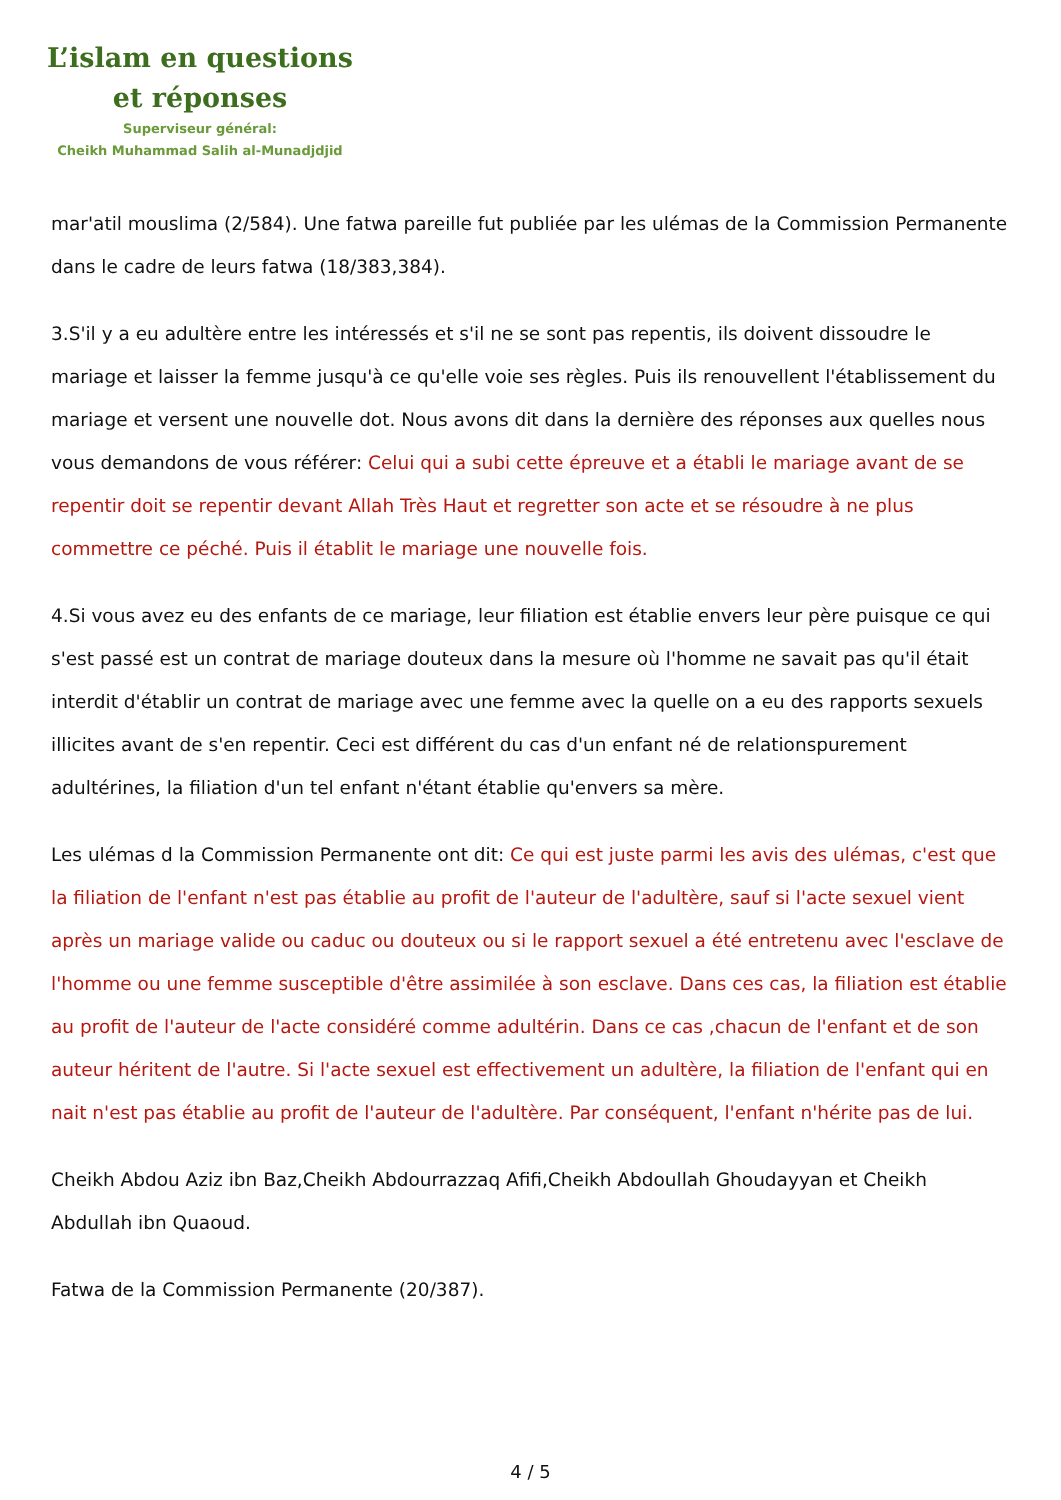L’islam en questions
et réponses
Superviseur général:
Cheikh Muhammad Salih al-Munadjdjid
mar'atil mouslima (2/584). Une fatwa pareille fut publiée par les ulémas de la Commission Permanente dans le cadre de leurs fatwa (18/383,384).
3.S'il y a eu adultère entre les intéressés et s'il ne se sont pas repentis, ils doivent dissoudre le mariage et laisser la femme jusqu'à ce qu'elle voie ses règles. Puis ils renouvellent l'établissement du mariage et versent une nouvelle dot. Nous avons dit dans la dernière des réponses aux quelles nous vous demandons de vous référer: Celui qui a subi cette épreuve et a établi le mariage avant de se repentir doit se repentir devant Allah Très Haut et regretter son acte et se résoudre à ne plus commettre ce péché. Puis il établit le mariage une nouvelle fois.
4.Si vous avez eu des enfants de ce mariage, leur filiation est établie envers leur père puisque ce qui s'est passé est un contrat de mariage douteux dans la mesure où l'homme ne savait pas qu'il était interdit d'établir un contrat de mariage avec une femme avec la quelle on a eu des rapports sexuels illicites avant de s'en repentir. Ceci est différent du cas d'un enfant né de relationspurement adultérines, la filiation d'un tel enfant n'étant établie qu'envers sa mère.
Les ulémas d la Commission Permanente ont dit: Ce qui est juste parmi les avis des ulémas, c'est que la filiation de l'enfant n'est pas établie au profit de l'auteur de l'adultère, sauf si l'acte sexuel vient après un mariage valide ou caduc ou douteux ou si le rapport sexuel a été entretenu avec l'esclave de l'homme ou une femme susceptible d'être assimilée à son esclave. Dans ces cas, la filiation est établie au profit de l'auteur de l'acte considéré comme adultérin. Dans ce cas ,chacun de l'enfant et de son auteur héritent de l'autre. Si l'acte sexuel est effectivement un adultère, la filiation de l'enfant qui en nait n'est pas établie au profit de l'auteur de l'adultère. Par conséquent, l'enfant n'hérite pas de lui.
Cheikh Abdou Aziz ibn Baz,Cheikh Abdourrazzaq Afifi,Cheikh Abdoullah Ghoudayyan et Cheikh Abdullah ibn Quaoud.
Fatwa de la Commission Permanente (20/387).
4 / 5